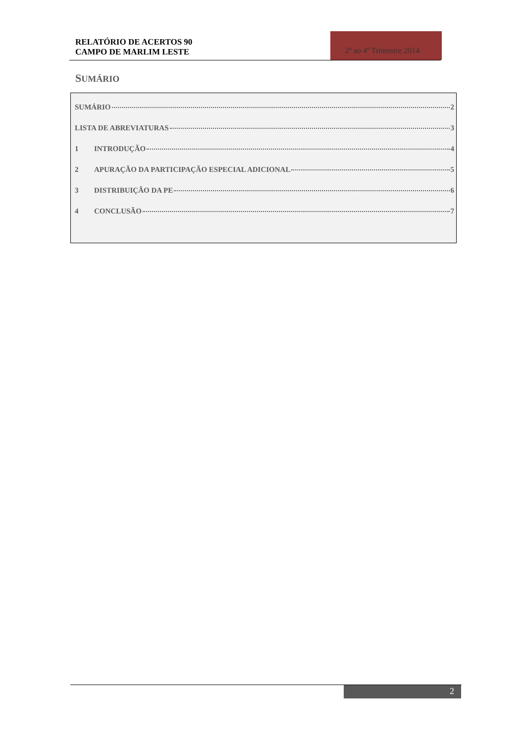RELATÓRIO DE ACERTOS 90
CAMPO DE MARLIM LESTE
2º ao 4º Trimestre 2014
SUMÁRIO
SUMÁRIO 2
LISTA DE ABREVIATURAS 3
1 INTRODUÇÃO 4
2 APURAÇÃO DA PARTICIPAÇÃO ESPECIAL ADICIONAL 5
3 DISTRIBUIÇÃO DA PE 6
4 CONCLUSÃO 7
2